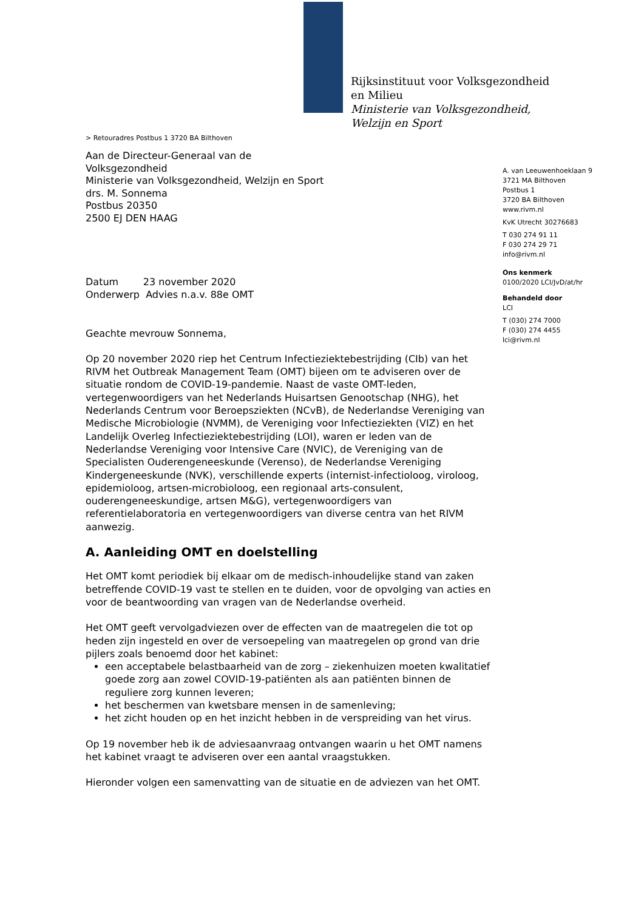Rijksinstituut voor Volksgezondheid
en Milieu
Ministerie van Volksgezondheid,
Welzijn en Sport
> Retouradres Postbus 1 3720 BA Bilthoven
Aan de Directeur-Generaal van de
Volksgezondheid
Ministerie van Volksgezondheid, Welzijn en Sport
drs. M. Sonnema
Postbus 20350
2500 EJ DEN HAAG
A. van Leeuwenhoeklaan 9
3721 MA Bilthoven
Postbus 1
3720 BA Bilthoven
www.rivm.nl
KvK Utrecht 30276683
T 030 274 91 11
F 030 274 29 71
info@rivm.nl
Ons kenmerk
0100/2020 LCI/JvD/at/hr
Behandeld door
LCI
T (030) 274 7000
F (030) 274 4455
lci@rivm.nl
Datum 23 november 2020
Onderwerp Advies n.a.v. 88e OMT
Geachte mevrouw Sonnema,
Op 20 november 2020 riep het Centrum Infectieziektebestrijding (CIb) van het RIVM het Outbreak Management Team (OMT) bijeen om te adviseren over de situatie rondom de COVID-19-pandemie. Naast de vaste OMT-leden, vertegenwoordigers van het Nederlands Huisartsen Genootschap (NHG), het Nederlands Centrum voor Beroepsziekten (NCvB), de Nederlandse Vereniging van Medische Microbiologie (NVMM), de Vereniging voor Infectieziekten (VIZ) en het Landelijk Overleg Infectieziektebestrijding (LOI), waren er leden van de Nederlandse Vereniging voor Intensive Care (NVIC), de Vereniging van de Specialisten Ouderengeneeskunde (Verenso), de Nederlandse Vereniging Kindergeneeskunde (NVK), verschillende experts (internist-infectioloog, viroloog, epidemioloog, artsen-microbioloog, een regionaal arts-consulent, ouderengeneeskundige, artsen M&G), vertegenwoordigers van referentielaboratoria en vertegenwoordigers van diverse centra van het RIVM aanwezig.
A. Aanleiding OMT en doelstelling
Het OMT komt periodiek bij elkaar om de medisch-inhoudelijke stand van zaken betreffende COVID-19 vast te stellen en te duiden, voor de opvolging van acties en voor de beantwoording van vragen van de Nederlandse overheid.
Het OMT geeft vervolgadviezen over de effecten van de maatregelen die tot op heden zijn ingesteld en over de versoepeling van maatregelen op grond van drie pijlers zoals benoemd door het kabinet:
een acceptabele belastbaarheid van de zorg – ziekenhuizen moeten kwalitatief goede zorg aan zowel COVID-19-patiënten als aan patiënten binnen de reguliere zorg kunnen leveren;
het beschermen van kwetsbare mensen in de samenleving;
het zicht houden op en het inzicht hebben in de verspreiding van het virus.
Op 19 november heb ik de adviesaanvraag ontvangen waarin u het OMT namens het kabinet vraagt te adviseren over een aantal vraagstukken.
Hieronder volgen een samenvatting van de situatie en de adviezen van het OMT.